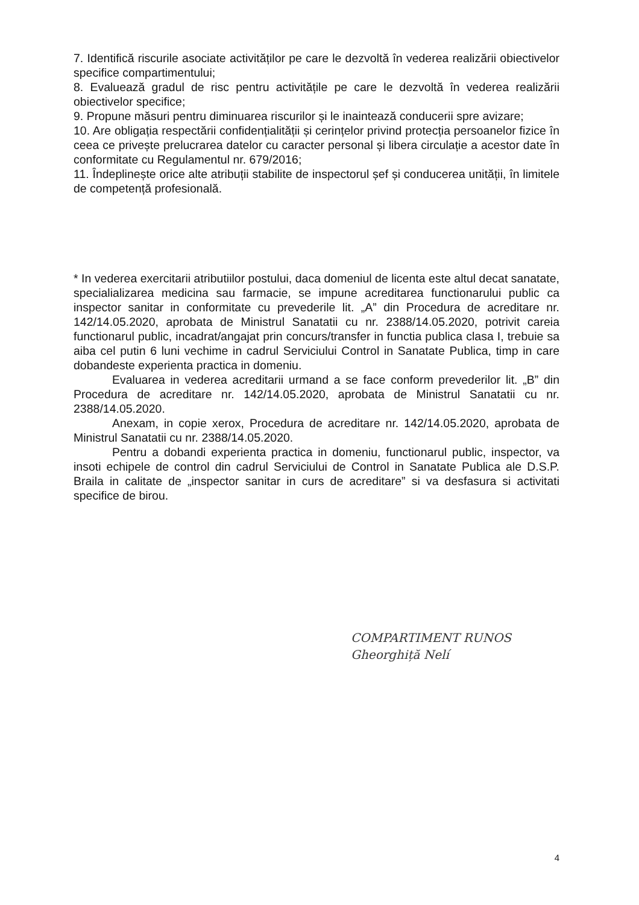7. Identifică riscurile asociate activităților pe care le dezvoltă în vederea realizării obiectivelor specifice compartimentului;
8. Evaluează gradul de risc pentru activitățile pe care le dezvoltă în vederea realizării obiectivelor specifice;
9. Propune măsuri pentru diminuarea riscurilor și le inaintează conducerii spre avizare;
10. Are obligația respectării confidențialității și cerințelor privind protecția persoanelor fizice în ceea ce privește prelucrarea datelor cu caracter personal și libera circulație a acestor date în conformitate cu Regulamentul nr. 679/2016;
11. Îndeplinește orice alte atribuții stabilite de inspectorul șef și conducerea unității, în limitele de competență profesională.
* In vederea exercitarii atributiilor postului, daca domeniul de licenta este altul decat sanatate, specialializarea medicina sau farmacie, se impune acreditarea functionarului public ca inspector sanitar in conformitate cu prevederile lit. „A” din Procedura de acreditare nr. 142/14.05.2020, aprobata de Ministrul Sanatatii cu nr. 2388/14.05.2020, potrivit careia functionarul public, incadrat/angajat prin concurs/transfer in functia publica clasa I, trebuie sa aiba cel putin 6 luni vechime in cadrul Serviciului Control in Sanatate Publica, timp in care dobandeste experienta practica in domeniu.
Evaluarea in vederea acreditarii urmand a se face conform prevederilor lit. „B” din Procedura de acreditare nr. 142/14.05.2020, aprobata de Ministrul Sanatatii cu nr. 2388/14.05.2020.
Anexam, in copie xerox, Procedura de acreditare nr. 142/14.05.2020, aprobata de Ministrul Sanatatii cu nr. 2388/14.05.2020.
Pentru a dobandi experienta practica in domeniu, functionarul public, inspector, va insoti echipele de control din cadrul Serviciului de Control in Sanatate Publica ale D.S.P. Braila in calitate de „inspector sanitar in curs de acreditare” si va desfasura si activitati specifice de birou.
COMPARTIMENT RUNOS
Gheorghiță Nelí
4